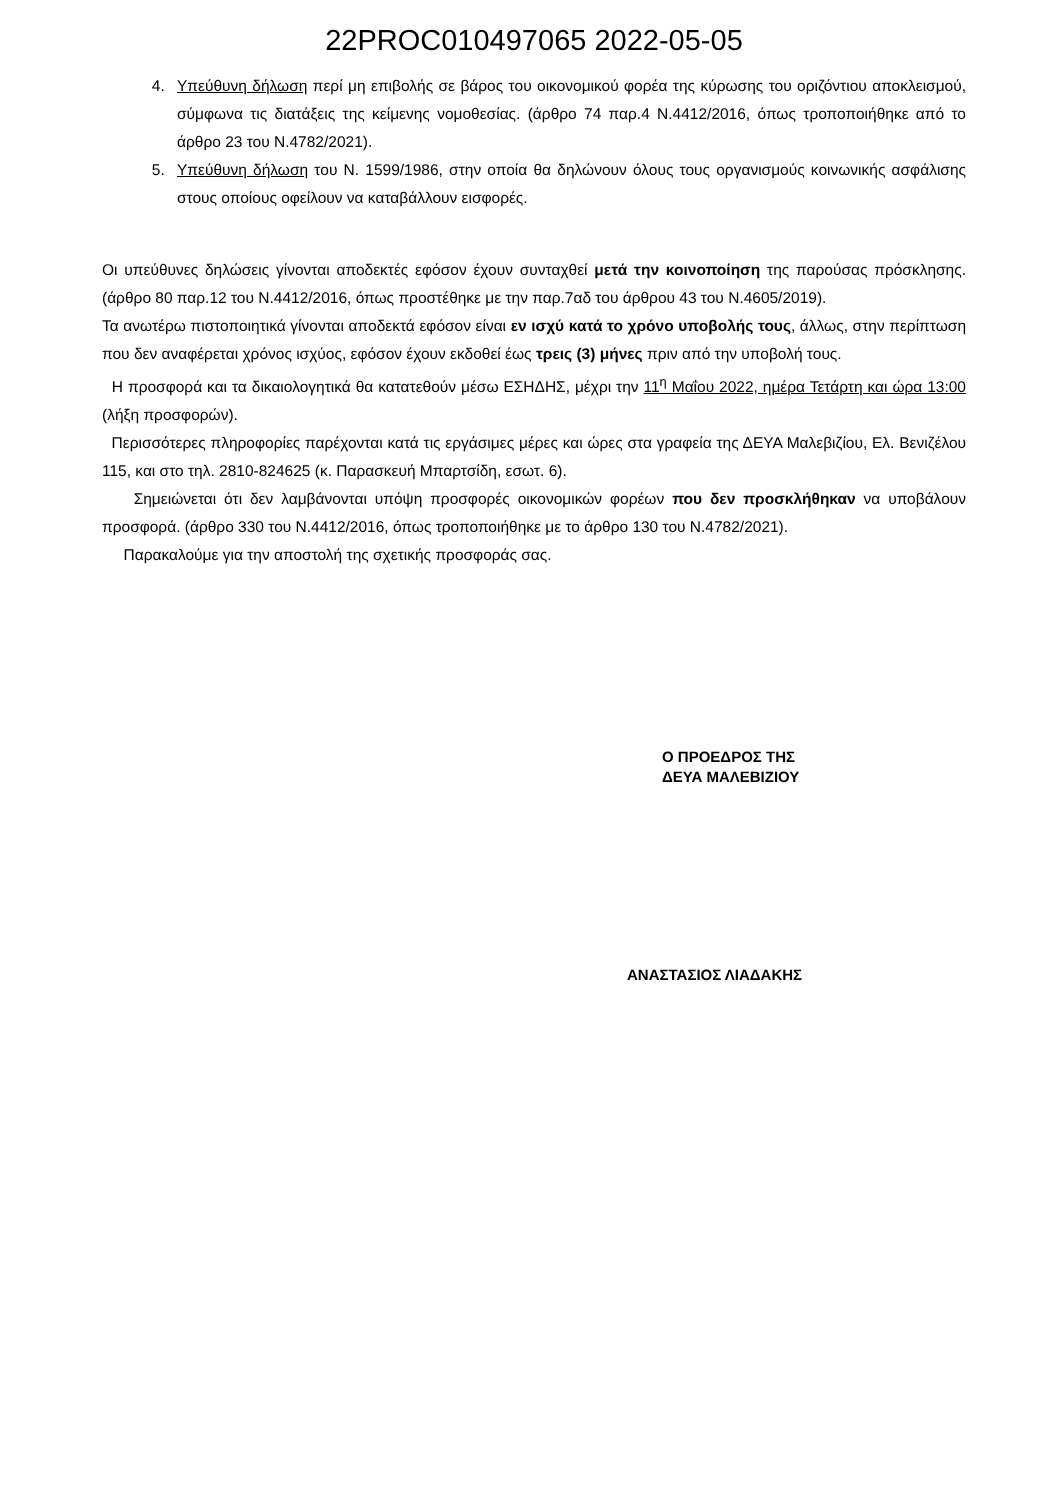22PROC010497065 2022-05-05
4. Υπεύθυνη δήλωση περί μη επιβολής σε βάρος του οικονομικού φορέα της κύρωσης του οριζόντιου αποκλεισμού, σύμφωνα τις διατάξεις της κείμενης νομοθεσίας. (άρθρο 74 παρ.4 Ν.4412/2016, όπως τροποποιήθηκε από το άρθρο 23 του Ν.4782/2021).
5. Υπεύθυνη δήλωση του Ν. 1599/1986, στην οποία θα δηλώνουν όλους τους οργανισμούς κοινωνικής ασφάλισης στους οποίους οφείλουν να καταβάλλουν εισφορές.
Οι υπεύθυνες δηλώσεις γίνονται αποδεκτές εφόσον έχουν συνταχθεί μετά την κοινοποίηση της παρούσας πρόσκλησης. (άρθρο 80 παρ.12 του Ν.4412/2016, όπως προστέθηκε με την παρ.7αδ του άρθρου 43 του Ν.4605/2019).
Τα ανωτέρω πιστοποιητικά γίνονται αποδεκτά εφόσον είναι εν ισχύ κατά το χρόνο υποβολής τους, άλλως, στην περίπτωση που δεν αναφέρεται χρόνος ισχύος, εφόσον έχουν εκδοθεί έως τρεις (3) μήνες πριν από την υποβολή τους.
Η προσφορά και τα δικαιολογητικά θα κατατεθούν μέσω ΕΣΗΔΗΣ, μέχρι την 11<sup>η</sup> Μαΐου 2022, ημέρα Τετάρτη και ώρα 13:00 (λήξη προσφορών).
Περισσότερες πληροφορίες παρέχονται κατά τις εργάσιμες μέρες και ώρες στα γραφεία της ΔΕΥΑ Μαλεβιζίου, Ελ. Βενιζέλου 115, και στο τηλ. 2810-824625 (κ. Παρασκευή Μπαρτσίδη, εσωτ. 6).
Σημειώνεται ότι δεν λαμβάνονται υπόψη προσφορές οικονομικών φορέων που δεν προσκλήθηκαν να υποβάλουν προσφορά. (άρθρο 330 του Ν.4412/2016, όπως τροποποιήθηκε με το άρθρο 130 του Ν.4782/2021).
Παρακαλούμε για την αποστολή της σχετικής προσφοράς σας.
Ο ΠΡΟΕΔΡΟΣ ΤΗΣ
ΔΕΥΑ ΜΑΛΕΒΙΖΙΟΥ
ΑΝΑΣΤΑΣΙΟΣ ΛΙΑΔΑΚΗΣ